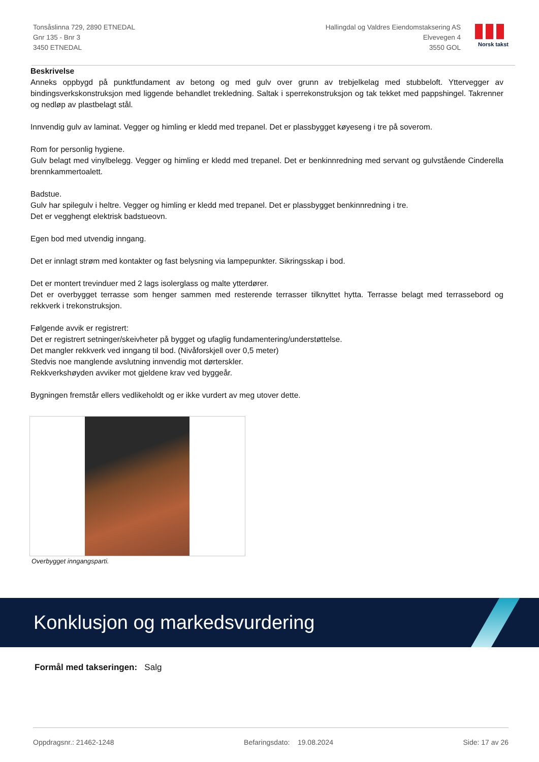Tonsåslinna 729, 2890 ETNEDAL
Gnr 135 - Bnr 3
3450 ETNEDAL
Hallingdal og Valdres Eiendomstaksering AS
Elvevegen 4
3550 GOL
Norsk takst
Beskrivelse
Anneks oppbygd på punktfundament av betong og med gulv over grunn av trebjelkelag med stubbeloft. Yttervegger av bindingsverkskonstruksjon med liggende behandlet trekledning. Saltak i sperrekonstruksjon og tak tekket med pappshingel. Takrenner og nedløp av plastbelagt stål.
Innvendig gulv av laminat. Vegger og himling er kledd med trepanel. Det er plassbygget køyeseng i tre på soverom.
Rom for personlig hygiene.
Gulv belagt med vinylbelegg. Vegger og himling er kledd med trepanel. Det er benkinnredning med servant og gulvstående Cinderella brennkammertoalett.
Badstue.
Gulv har spilegulv i heltre. Vegger og himling er kledd med trepanel. Det er plassbygget benkinnredning i tre.
Det er vegghengt elektrisk badstueovn.
Egen bod med utvendig inngang.
Det er innlagt strøm med kontakter og fast belysning via lampepunkter. Sikringsskap i bod.
Det er montert trevinduer med 2 lags isolerglass og malte ytterdører.
Det er overbygget terrasse som henger sammen med resterende terrasser tilknyttet hytta. Terrasse belagt med terrassebord og rekkverk i trekonstruksjon.
Følgende avvik er registrert:
Det er registrert setninger/skeivheter på bygget og ufaglig fundamentering/understøttelse.
Det mangler rekkverk ved inngang til bod. (Nivåforskjell over 0,5 meter)
Stedvis noe manglende avslutning innvendig mot dørterskler.
Rekkverkshøyden avviker mot gjeldene krav ved byggeår.
Bygningen fremstår ellers vedlikeholdt og er ikke vurdert av meg utover dette.
Overbygget inngangsparti.
Konklusjon og markedsvurdering
Formål med takseringen: Salg
Oppdragsnr.: 21462-1248 Befaringsdato: 19.08.2024 Side: 17 av 26